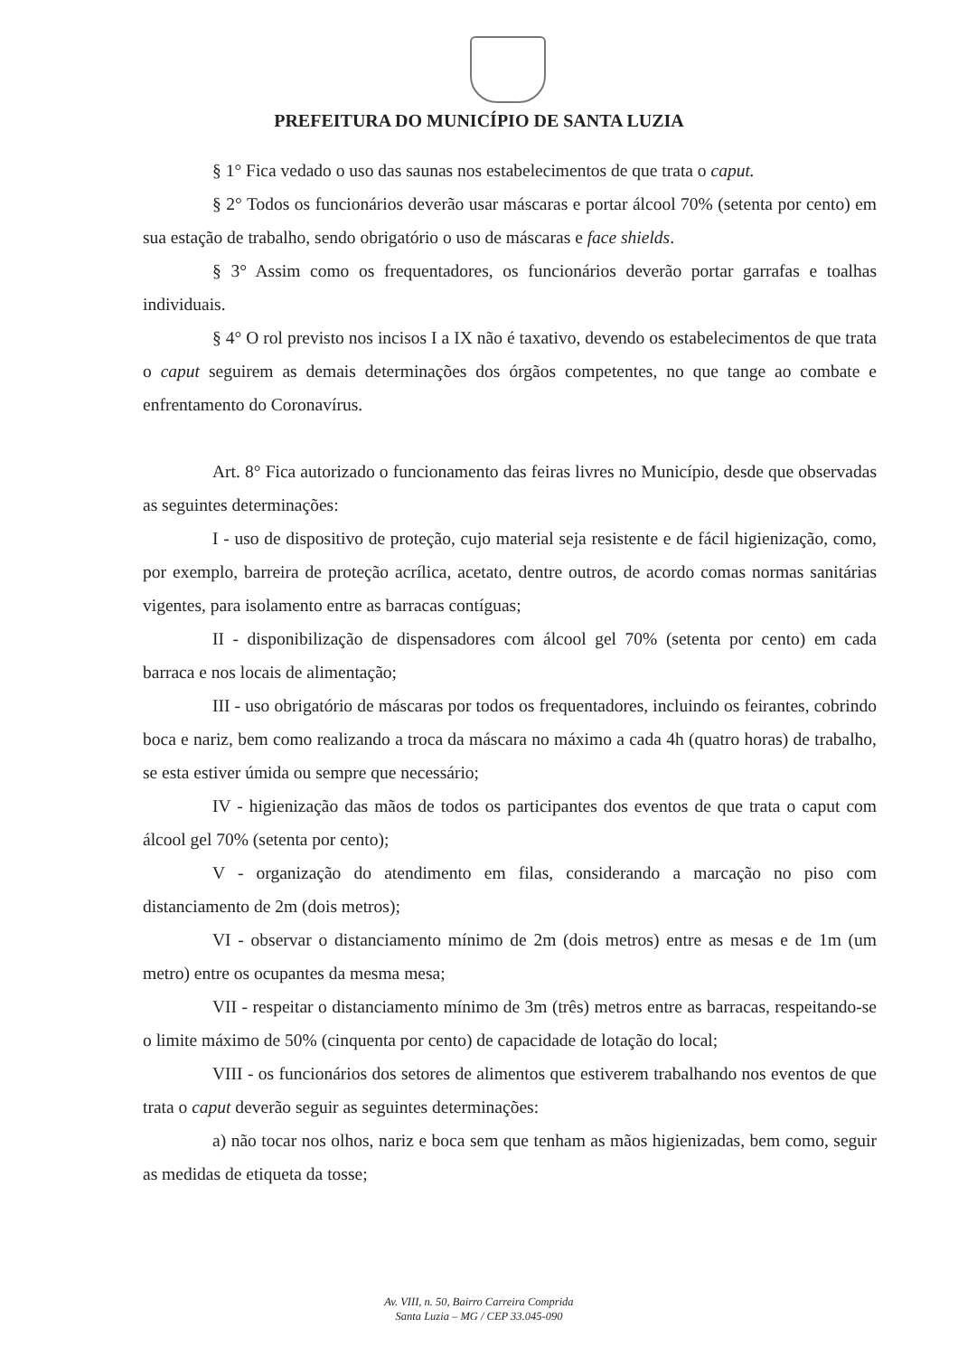PREFEITURA DO MUNICÍPIO DE SANTA LUZIA
§ 1° Fica vedado o uso das saunas nos estabelecimentos de que trata o caput.
§ 2° Todos os funcionários deverão usar máscaras e portar álcool 70% (setenta por cento) em sua estação de trabalho, sendo obrigatório o uso de máscaras e face shields.
§ 3° Assim como os frequentadores, os funcionários deverão portar garrafas e toalhas individuais.
§ 4° O rol previsto nos incisos I a IX não é taxativo, devendo os estabelecimentos de que trata o caput seguirem as demais determinações dos órgãos competentes, no que tange ao combate e enfrentamento do Coronavírus.
Art. 8° Fica autorizado o funcionamento das feiras livres no Município, desde que observadas as seguintes determinações:
I - uso de dispositivo de proteção, cujo material seja resistente e de fácil higienização, como, por exemplo, barreira de proteção acrílica, acetato, dentre outros, de acordo comas normas sanitárias vigentes, para isolamento entre as barracas contíguas;
II - disponibilização de dispensadores com álcool gel 70% (setenta por cento) em cada barraca e nos locais de alimentação;
III - uso obrigatório de máscaras por todos os frequentadores, incluindo os feirantes, cobrindo boca e nariz, bem como realizando a troca da máscara no máximo a cada 4h (quatro horas) de trabalho, se esta estiver úmida ou sempre que necessário;
IV - higienização das mãos de todos os participantes dos eventos de que trata o caput com álcool gel 70% (setenta por cento);
V - organização do atendimento em filas, considerando a marcação no piso com distanciamento de 2m (dois metros);
VI - observar o distanciamento mínimo de 2m (dois metros) entre as mesas e de 1m (um metro) entre os ocupantes da mesma mesa;
VII - respeitar o distanciamento mínimo de 3m (três) metros entre as barracas, respeitando-se o limite máximo de 50% (cinquenta por cento) de capacidade de lotação do local;
VIII - os funcionários dos setores de alimentos que estiverem trabalhando nos eventos de que trata o caput deverão seguir as seguintes determinações:
a) não tocar nos olhos, nariz e boca sem que tenham as mãos higienizadas, bem como, seguir as medidas de etiqueta da tosse;
Av. VIII, n. 50, Bairro Carreira Comprida
Santa Luzia – MG / CEP 33.045-090